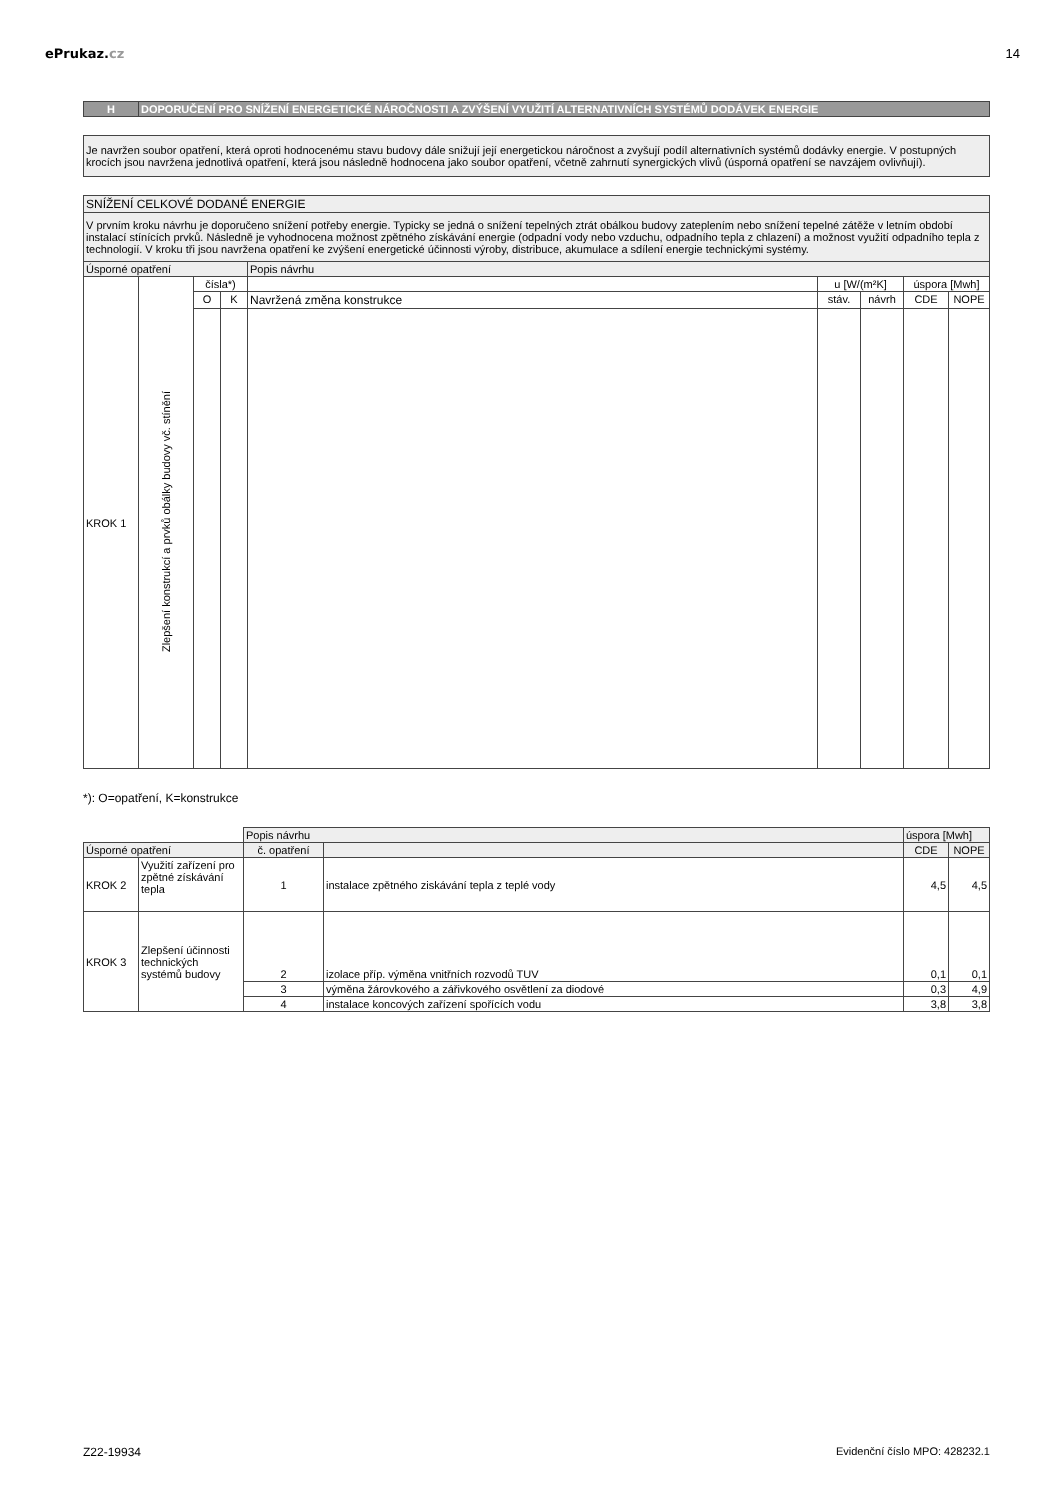ePrukaz.cz 14
| H | DOPORUČENÍ PRO SNÍŽENÍ ENERGETICKÉ NÁROČNOSTI A ZVÝŠENÍ VYUŽITÍ ALTERNATIVNÍCH SYSTÉMŮ DODÁVEK ENERGIE |
| Je navržen soubor opatření, která oproti hodnocenému stavu budovy dále snižují její energetickou náročnost a zvyšují podíl alternativních systémů dodávky energie. V postupných krocích jsou navržena jednotlivá opatření, která jsou následně hodnocena jako soubor opatření, včetně zahrnutí synergických vlivů (úsporná opatření se navzájem ovlivňují). |
| SNÍŽENÍ CELKOVÉ DODANÉ ENERGIE | | | | | | | | |
| V prvním kroku návrhu je doporučeno snížení potřeby energie. Typicky se jedná o snížení tepelných ztrát obálkou budovy zateplením nebo snížení tepelné zátěže v letním období instalací stínících prvků. Následně je vyhodnocena možnost zpětného získávání energie (odpadní vody nebo vzduchu, odpadního tepla z chlazení) a možnost využití odpadního tepla z technologií. V kroku tři jsou navržena opatření ke zvýšení energetické účinnosti výroby, distribuce, akumulace a sdílení energie technickými systémy. | | | | | | | | |
| Úsporné opatření | | | | Popis návrhu | | | | |
| KROK 1 | Zlepšení konstrukcí a prvků obálky budovy vč. stínění | čísla*) | | | u [W/(m²K] | | úspora [Mwh] | |
| | | O | K | Navržená změna konstrukce | stáv. | návrh | CDE | NOPE |
*): O=opatření, K=konstrukce
| | | Popis návrhu | | úspora [Mwh] | |
| Úsporné opatření | | č. opatření | | CDE | NOPE |
| KROK 2 | Využití zařízení pro zpětné získávání tepla | 1 | instalace zpětného ziskávání tepla z teplé vody | 4,5 | 4,5 |
| KROK 3 | Zlepšení účinnosti technických systémů budovy | 2 | izolace příp. výměna vnitřních rozvodů TUV | 0,1 | 0,1 |
| | | 3 | výměna žárovkového a zářivkového osvětlení za diodové | 0,3 | 4,9 |
| | | 4 | instalace koncových zařízení spořících vodu | 3,8 | 3,8 |
Z22-19934 Evidenční číslo MPO: 428232.1